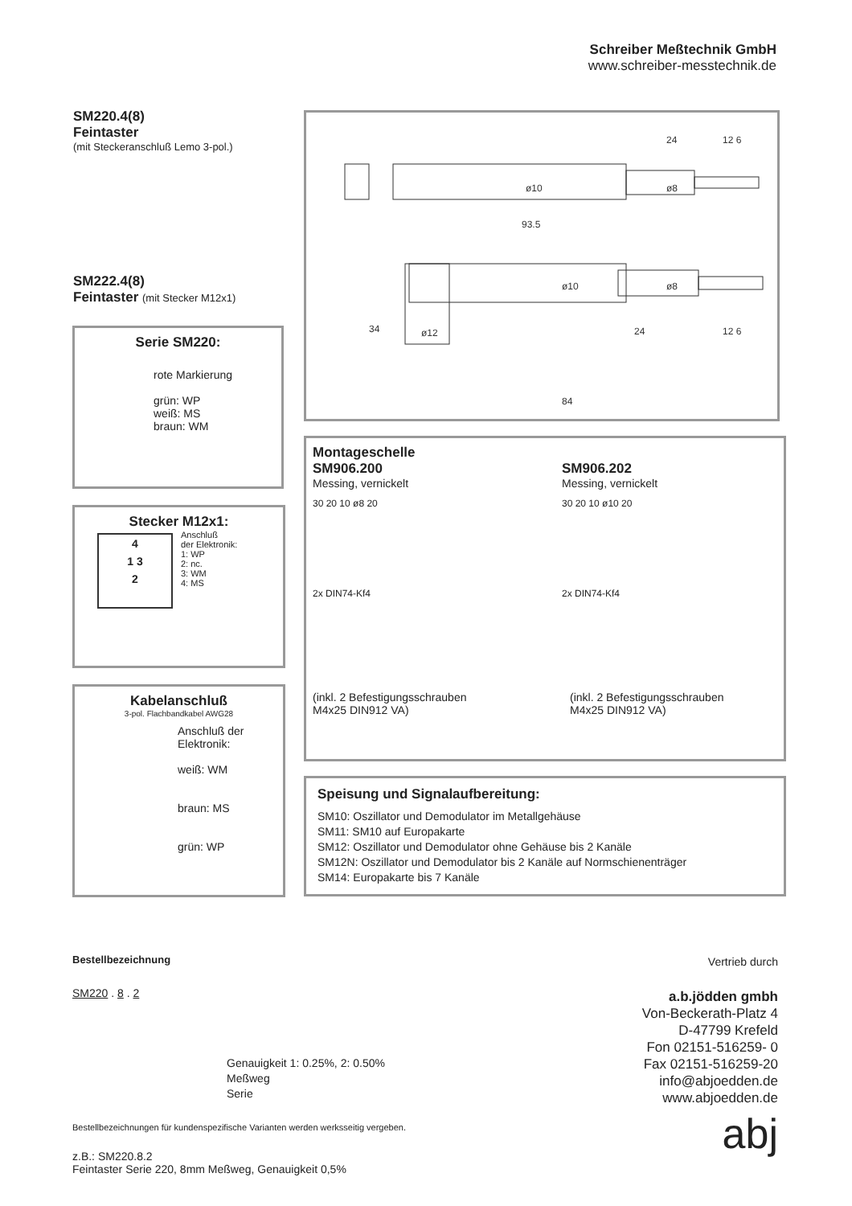Schreiber Meßtechnik GmbH
www.schreiber-messtechnik.de
SM220.4(8)
Feintaster
(mit Steckeranschluß Lemo 3-pol.)
SM222.4(8)
Feintaster (mit Stecker M12x1)
24
12 6
93.5
24
12 6
84
ø12
34
ø10
ø8
ø10
ø8
Serie SM220:
rote Markierung
grün: WP
weiß: MS
braun: WM
Stecker M12x1:
4
1 3
2
Anschluß
der Elektronik:
1: WP
2: nc.
3: WM
4: MS
Kabelanschluß
3-pol. Flachbandkabel AWG28
Anschluß der
Elektronik:
weiß: WM
braun: MS
grün: WP
Montageschelle
SM906.200
Messing, vernickelt
SM906.202
Messing, vernickelt
30 20 10 ø8 20
2x DIN74-Kf4
30 20 10 ø10 20
2x DIN74-Kf4
(inkl. 2 Befestigungsschrauben
M4x25 DIN912 VA)
(inkl. 2 Befestigungsschrauben
M4x25 DIN912 VA)
Speisung und Signalaufbereitung:
SM10: Oszillator und Demodulator im Metallgehäuse
SM11: SM10 auf Europakarte
SM12: Oszillator und Demodulator ohne Gehäuse bis 2 Kanäle
SM12N: Oszillator und Demodulator bis 2 Kanäle auf Normschienenträger
SM14: Europakarte bis 7 Kanäle
Bestellbezeichnung
SM220 . 8 . 2
Genauigkeit 1: 0.25%, 2: 0.50%
Meßweg
Serie
Bestellbezeichnungen für kundenspezifische Varianten werden werksseitig vergeben.
z.B.: SM220.8.2
Feintaster Serie 220, 8mm Meßweg, Genauigkeit 0,5%
Vertrieb durch
a.b.jödden gmbh
Von-Beckerath-Platz 4
D-47799 Krefeld
Fon 02151-516259- 0
Fax 02151-516259-20
info@abjoedden.de
www.abjoedden.de
abj